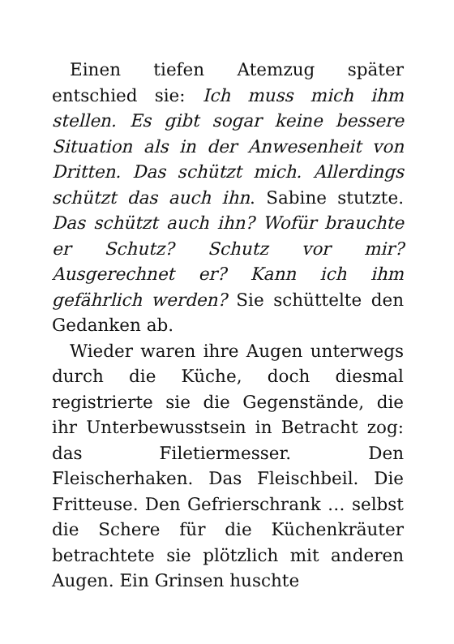Einen tiefen Atemzug später entschied sie: Ich muss mich ihm stellen. Es gibt sogar keine bessere Situation als in der Anwesenheit von Dritten. Das schützt mich. Allerdings schützt das auch ihn. Sabine stutzte. Das schützt auch ihn? Wofür brauchte er Schutz? Schutz vor mir? Ausgerechnet er? Kann ich ihm gefährlich werden? Sie schüttelte den Gedanken ab.
Wieder waren ihre Augen unterwegs durch die Küche, doch diesmal registrierte sie die Gegenstände, die ihr Unterbewusstsein in Betracht zog: das Filetiermesser. Den Fleischerhaken. Das Fleischbeil. Die Fritteuse. Den Gefrierschrank … selbst die Schere für die Küchenkräuter betrachtete sie plötzlich mit anderen Augen. Ein Grinsen huschte